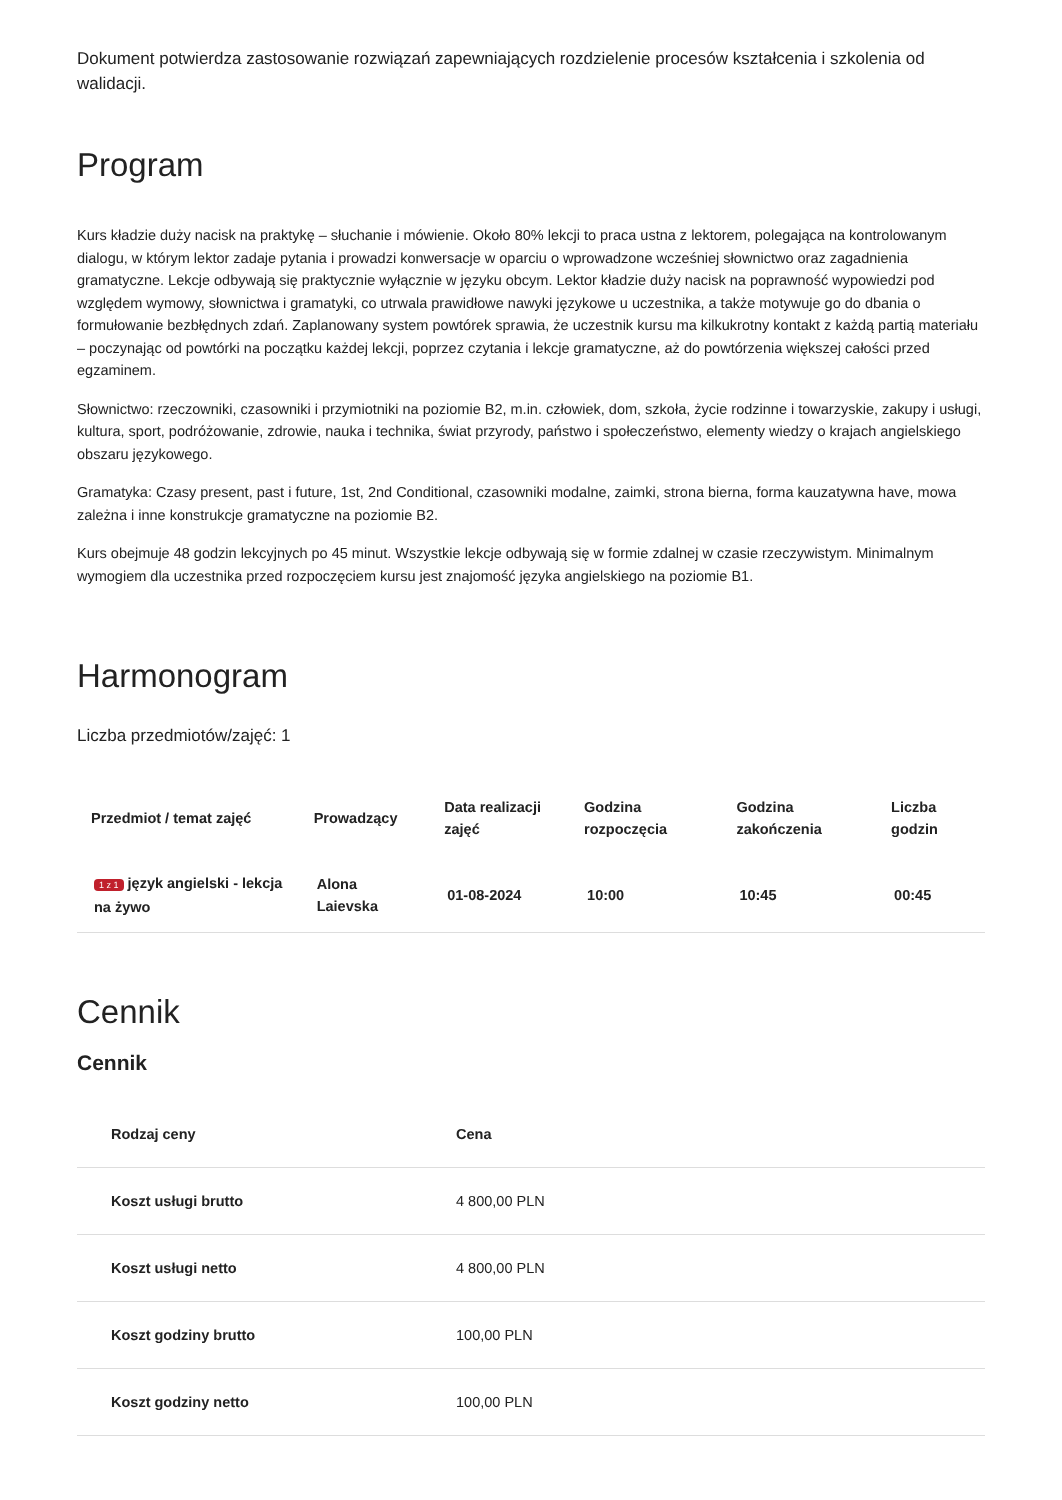Dokument potwierdza zastosowanie rozwiązań zapewniających rozdzielenie procesów kształcenia i szkolenia od walidacji.
Program
Kurs kładzie duży nacisk na praktykę – słuchanie i mówienie. Około 80% lekcji to praca ustna z lektorem, polegająca na kontrolowanym dialogu, w którym lektor zadaje pytania i prowadzi konwersacje w oparciu o wprowadzone wcześniej słownictwo oraz zagadnienia gramatyczne. Lekcje odbywają się praktycznie wyłącznie w języku obcym. Lektor kładzie duży nacisk na poprawność wypowiedzi pod względem wymowy, słownictwa i gramatyki, co utrwala prawidłowe nawyki językowe u uczestnika, a także motywuje go do dbania o formułowanie bezbłędnych zdań. Zaplanowany system powtórek sprawia, że uczestnik kursu ma kilkukrotny kontakt z każdą partią materiału – poczynając od powtórki na początku każdej lekcji, poprzez czytania i lekcje gramatyczne, aż do powtórzenia większej całości przed egzaminem.
Słownictwo: rzeczowniki, czasowniki i przymiotniki na poziomie B2, m.in. człowiek, dom, szkoła, życie rodzinne i towarzyskie, zakupy i usługi, kultura, sport, podróżowanie, zdrowie, nauka i technika, świat przyrody, państwo i społeczeństwo, elementy wiedzy o krajach angielskiego obszaru językowego.
Gramatyka: Czasy present, past i future, 1st, 2nd Conditional, czasowniki modalne, zaimki, strona bierna, forma kauzatywna have, mowa zależna i inne konstrukcje gramatyczne na poziomie B2.
Kurs obejmuje 48 godzin lekcyjnych po 45 minut. Wszystkie lekcje odbywają się w formie zdalnej w czasie rzeczywistym. Minimalnym wymogiem dla uczestnika przed rozpoczęciem kursu jest znajomość języka angielskiego na poziomie B1.
Harmonogram
Liczba przedmiotów/zajęć: 1
| Przedmiot / temat zajęć | Prowadzący | Data realizacji zajęć | Godzina rozpoczęcia | Godzina zakończenia | Liczba godzin |
| --- | --- | --- | --- | --- | --- |
| 1 z 1 język angielski - lekcja na żywo | Alona Laievska | 01-08-2024 | 10:00 | 10:45 | 00:45 |
Cennik
Cennik
| Rodzaj ceny | Cena |
| --- | --- |
| Koszt usługi brutto | 4 800,00 PLN |
| Koszt usługi netto | 4 800,00 PLN |
| Koszt godziny brutto | 100,00 PLN |
| Koszt godziny netto | 100,00 PLN |